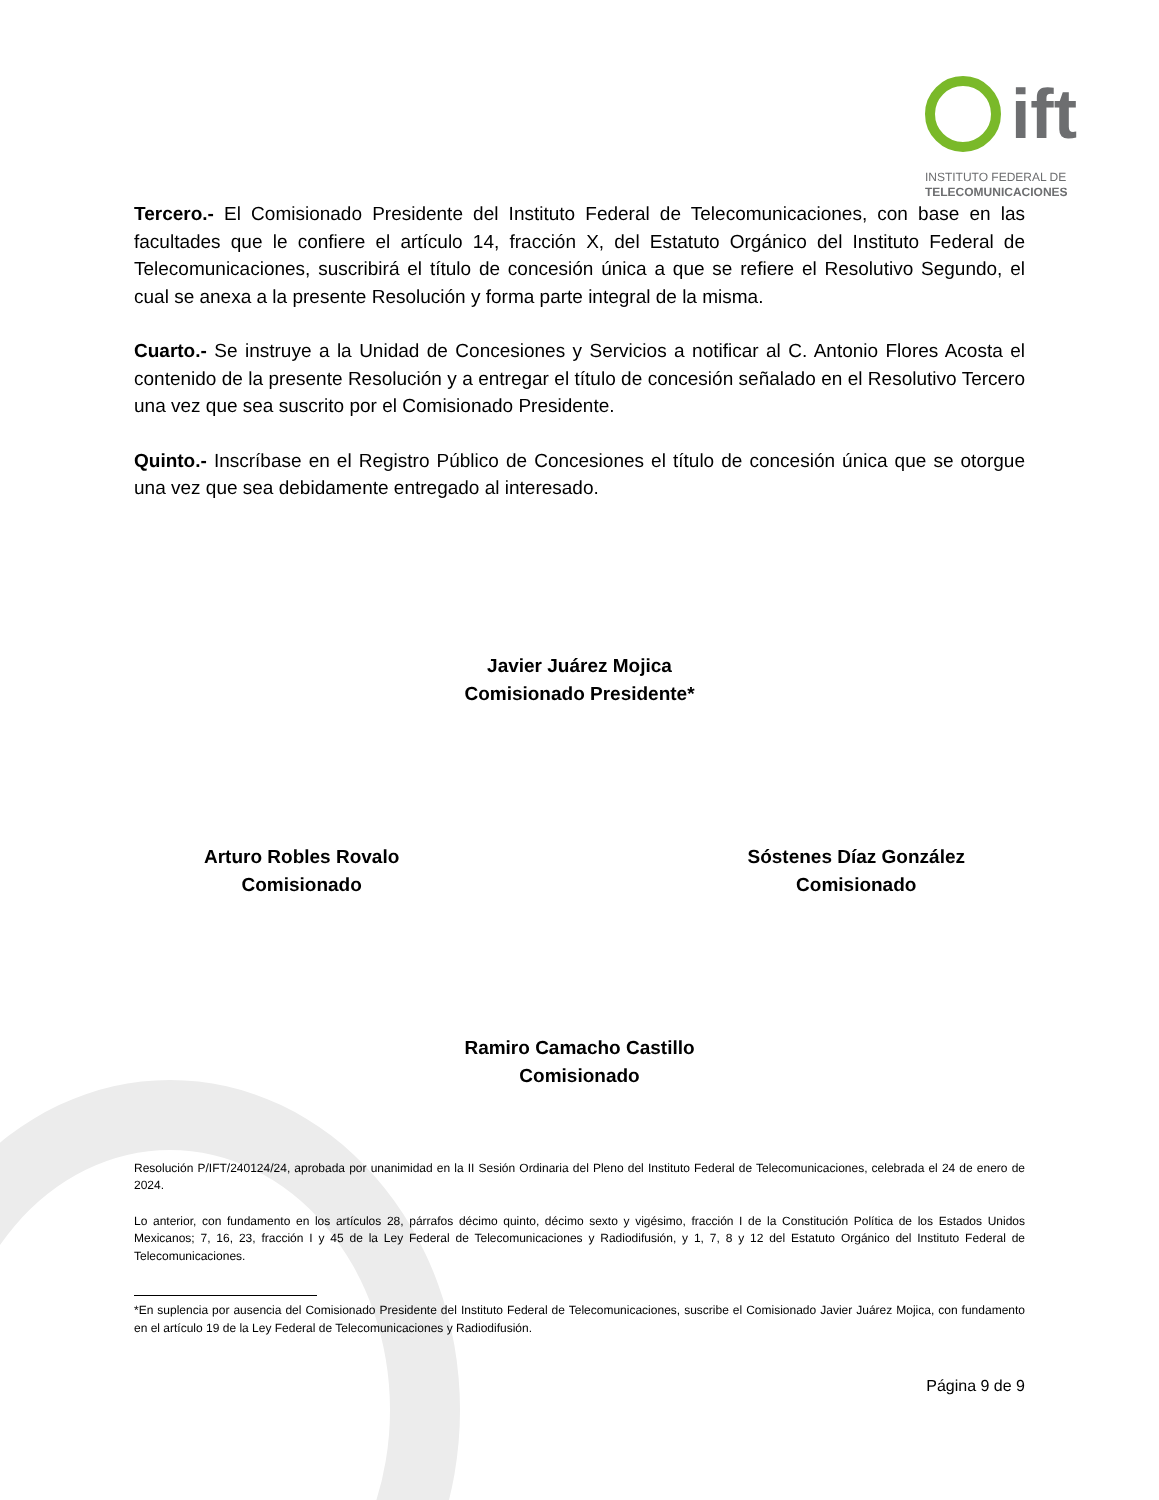ift
INSTITUTO FEDERAL DE
TELECOMUNICACIONES
Tercero.- El Comisionado Presidente del Instituto Federal de Telecomunicaciones, con base en las facultades que le confiere el artículo 14, fracción X, del Estatuto Orgánico del Instituto Federal de Telecomunicaciones, suscribirá el título de concesión única a que se refiere el Resolutivo Segundo, el cual se anexa a la presente Resolución y forma parte integral de la misma.
Cuarto.- Se instruye a la Unidad de Concesiones y Servicios a notificar al C. Antonio Flores Acosta el contenido de la presente Resolución y a entregar el título de concesión señalado en el Resolutivo Tercero una vez que sea suscrito por el Comisionado Presidente.
Quinto.- Inscríbase en el Registro Público de Concesiones el título de concesión única que se otorgue una vez que sea debidamente entregado al interesado.
Javier Juárez Mojica
Comisionado Presidente*
Arturo Robles Rovalo
Comisionado
Sóstenes Díaz González
Comisionado
Ramiro Camacho Castillo
Comisionado
Resolución P/IFT/240124/24, aprobada por unanimidad en la II Sesión Ordinaria del Pleno del Instituto Federal de Telecomunicaciones, celebrada el 24 de enero de 2024.
Lo anterior, con fundamento en los artículos 28, párrafos décimo quinto, décimo sexto y vigésimo, fracción I de la Constitución Política de los Estados Unidos Mexicanos; 7, 16, 23, fracción I y 45 de la Ley Federal de Telecomunicaciones y Radiodifusión, y 1, 7, 8 y 12 del Estatuto Orgánico del Instituto Federal de Telecomunicaciones.
*En suplencia por ausencia del Comisionado Presidente del Instituto Federal de Telecomunicaciones, suscribe el Comisionado Javier Juárez Mojica, con fundamento en el artículo 19 de la Ley Federal de Telecomunicaciones y Radiodifusión.
Página 9 de 9